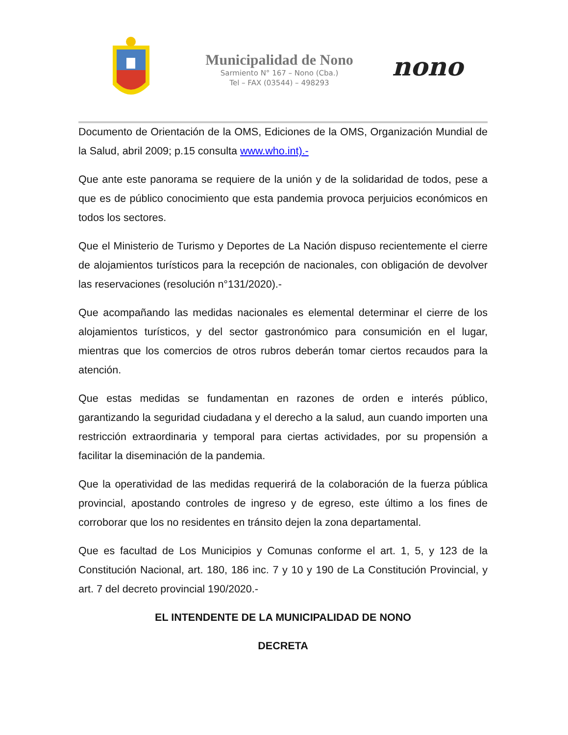Municipalidad de Nono
Sarmiento N° 167 – Nono (Cba.)
Tel – FAX (03544) – 498293
nono
Documento de Orientación de la OMS, Ediciones de la OMS, Organización Mundial de la Salud, abril 2009; p.15 consulta www.who.int).-
Que ante este panorama se requiere de la unión y de la solidaridad de todos, pese a que es de público conocimiento que esta pandemia provoca perjuicios económicos en todos los sectores.
Que el Ministerio de Turismo y Deportes de La Nación dispuso recientemente el cierre de alojamientos turísticos para la recepción de nacionales, con obligación de devolver las reservaciones (resolución n°131/2020).-
Que acompañando las medidas nacionales es elemental determinar el cierre de los alojamientos turísticos, y del sector gastronómico para consumición en el lugar, mientras que los comercios de otros rubros deberán tomar ciertos recaudos para la atención.
Que estas medidas se fundamentan en razones de orden e interés público, garantizando la seguridad ciudadana y el derecho a la salud, aun cuando importen una restricción extraordinaria y temporal para ciertas actividades, por su propensión a facilitar la diseminación de la pandemia.
Que la operatividad de las medidas requerirá de la colaboración de la fuerza pública provincial, apostando controles de ingreso y de egreso, este último a los fines de corroborar que los no residentes en tránsito dejen la zona departamental.
Que es facultad de Los Municipios y Comunas conforme el art. 1, 5, y 123 de la Constitución Nacional, art. 180, 186 inc. 7 y 10 y 190 de La Constitución Provincial, y art. 7 del decreto provincial 190/2020.-
EL INTENDENTE DE LA MUNICIPALIDAD DE NONO
DECRETA